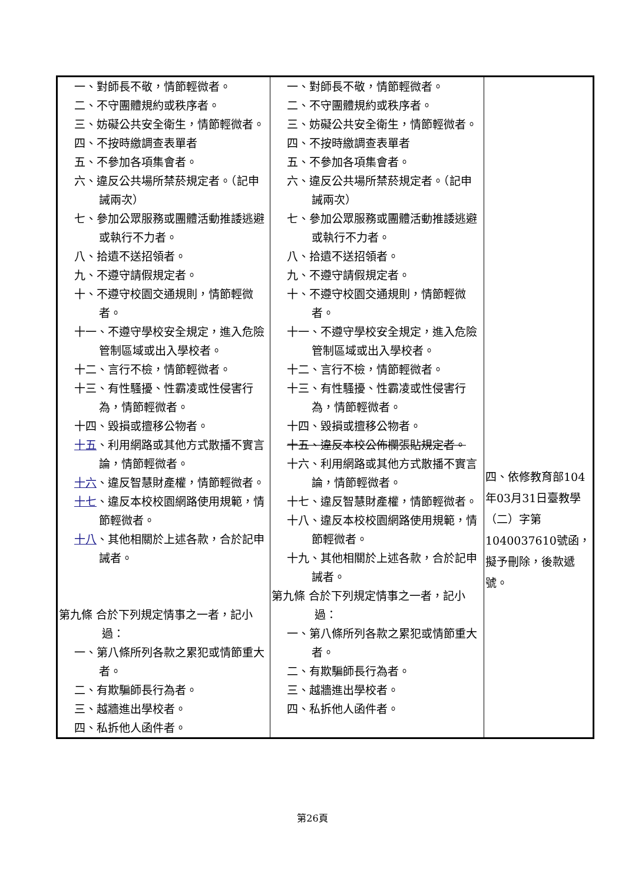| 一、對師長不敬，情節輕微者。 二、不守團體規約或秩序者。 三、妨礙公共安全衛生，情節輕微者。 四、不按時繳調查表單者 五、不參加各項集會者。 六、違反公共場所禁菸規定者。（記申誡兩次） 七、參加公眾服務或團體活動推諉逃避或執行不力者。 八、拾遺不送招領者。 九、不遵守請假規定者。 十、不遵守校園交通規則，情節輕微者。 十一、不遵守學校安全規定，進入危險管制區域或出入學校者。 十二、言行不檢，情節輕微者。 十三、有性騷擾、性霸凌或性侵害行為，情節輕微者。 十四、毀損或擅移公物者。 十五 、利用網路或其他方式散播不實言論，情節輕微者。 十六 、違反智慧財產權，情節輕微者。 十七 、違反本校校園網路使用規範，情節輕微者。 十八 、其他相關於上述各款，合於記申誡者。 第九條 合於下列規定情事之一者，記小過： 一、第八條所列各款之累犯或情節重大者。 二、有欺騙師長行為者。 三、越牆進出學校者。 四、私拆他人函件者。 | 一、對師長不敬，情節輕微者。 二、不守團體規約或秩序者。 三、妨礙公共安全衛生，情節輕微者。 四、不按時繳調查表單者 五、不參加各項集會者。 六、違反公共場所禁菸規定者。（記申誡兩次） 七、參加公眾服務或團體活動推諉逃避或執行不力者。 八、拾遺不送招領者。 九、不遵守請假規定者。 十、不遵守校園交通規則，情節輕微者。 十一、不遵守學校安全規定，進入危險管制區域或出入學校者。 十二、言行不檢，情節輕微者。 十三、有性騷擾、性霸凌或性侵害行為，情節輕微者。 十四、毀損或擅移公物者。 十五、違反本校公佈欄張貼規定者。 十六、利用網路或其他方式散播不實言論，情節輕微者。 十七、違反智慧財產權，情節輕微者。 十八、違反本校校園網路使用規範，情節輕微者。 十九、其他相關於上述各款，合於記申誡者。 第九條 合於下列規定情事之一者，記小過： 一、第八條所列各款之累犯或情節重大者。 二、有欺騙師長行為者。 三、越牆進出學校者。 四、私拆他人函件者。 | 四、依修教育部104年03月31日臺教學（二）字第1040037610號函，擬予刪除，後款遞號。 |
第26頁